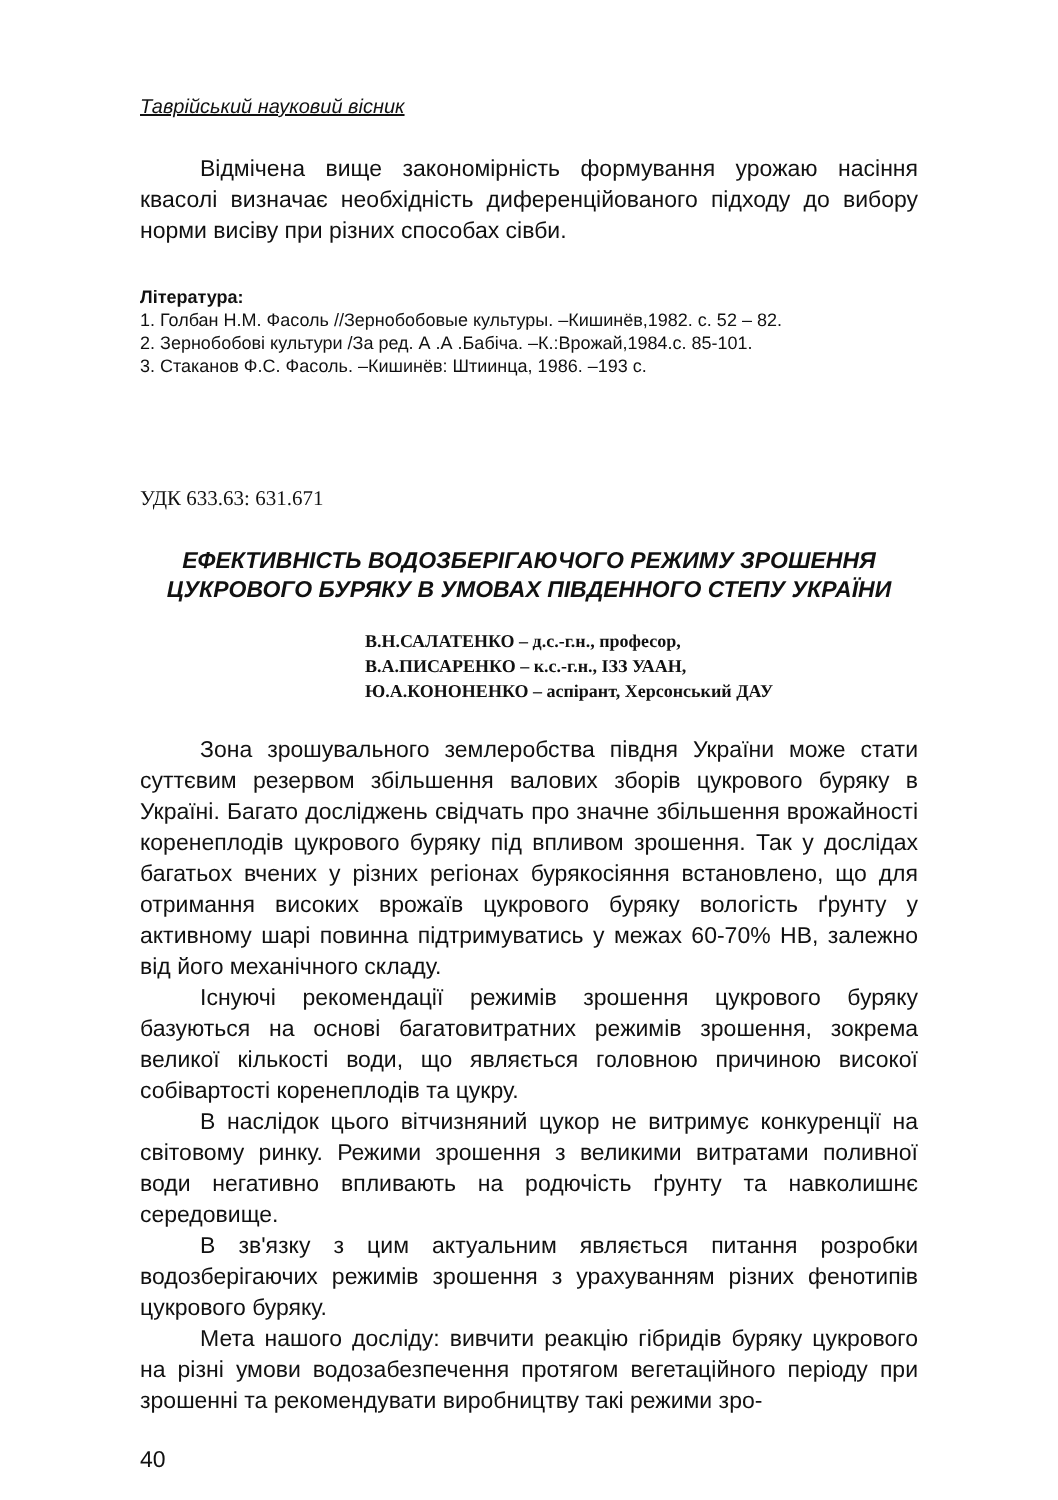Таврійський науковий вісник
Відмічена вище закономірність формування урожаю насіння квасолі визначає необхідність диференційованого підходу до вибору норми висіву при різних способах сівби.
Література:
1. Голбан Н.М. Фасоль //Зернобобовые культуры. –Кишинёв,1982. с. 52 – 82.
2. Зернобобові культури /За ред. А .А .Бабіча. –К.:Врожай,1984.с. 85-101.
3. Стаканов Ф.С. Фасоль. –Кишинёв: Штиинца, 1986. –193 с.
УДК 633.63: 631.671
ЕФЕКТИВНІСТЬ ВОДОЗБЕРІГАЮЧОГО РЕЖИМУ ЗРОШЕННЯ ЦУКРОВОГО БУРЯКУ В УМОВАХ ПІВДЕННОГО СТЕПУ УКРАЇНИ
В.Н.САЛАТЕНКО – д.с.-г.н., професор,
В.А.ПИСАРЕНКО – к.с.-г.н., ІЗЗ УААН,
Ю.А.КОНОНЕНКО – аспірант, Херсонський ДАУ
Зона зрошувального землеробства півдня України може стати суттєвим резервом збільшення валових зборів цукрового буряку в Україні. Багато досліджень свідчать про значне збільшення врожайності коренеплодів цукрового буряку під впливом зрошення. Так у дослідах багатьох вчених у різних регіонах бурякосіяння встановлено, що для отримання високих врожаїв цукрового буряку вологість ґрунту у активному шарі повинна підтримуватись у межах 60-70% НВ, залежно від його механічного складу.
Існуючі рекомендації режимів зрошення цукрового буряку базуються на основі багатовитратних режимів зрошення, зокрема великої кількості води, що являється головною причиною високої собівартості коренеплодів та цукру.
В наслідок цього вітчизняний цукор не витримує конкуренції на світовому ринку. Режими зрошення з великими витратами поливної води негативно впливають на родючість ґрунту та навколишнє середовище.
В зв'язку з цим актуальним являється питання розробки водозберігаючих режимів зрошення з урахуванням різних фенотипів цукрового буряку.
Мета нашого досліду: вивчити реакцію гібридів буряку цукрового на різні умови водозабезпечення протягом вегетаційного періоду при зрошенні та рекомендувати виробництву такі режими зро-
40